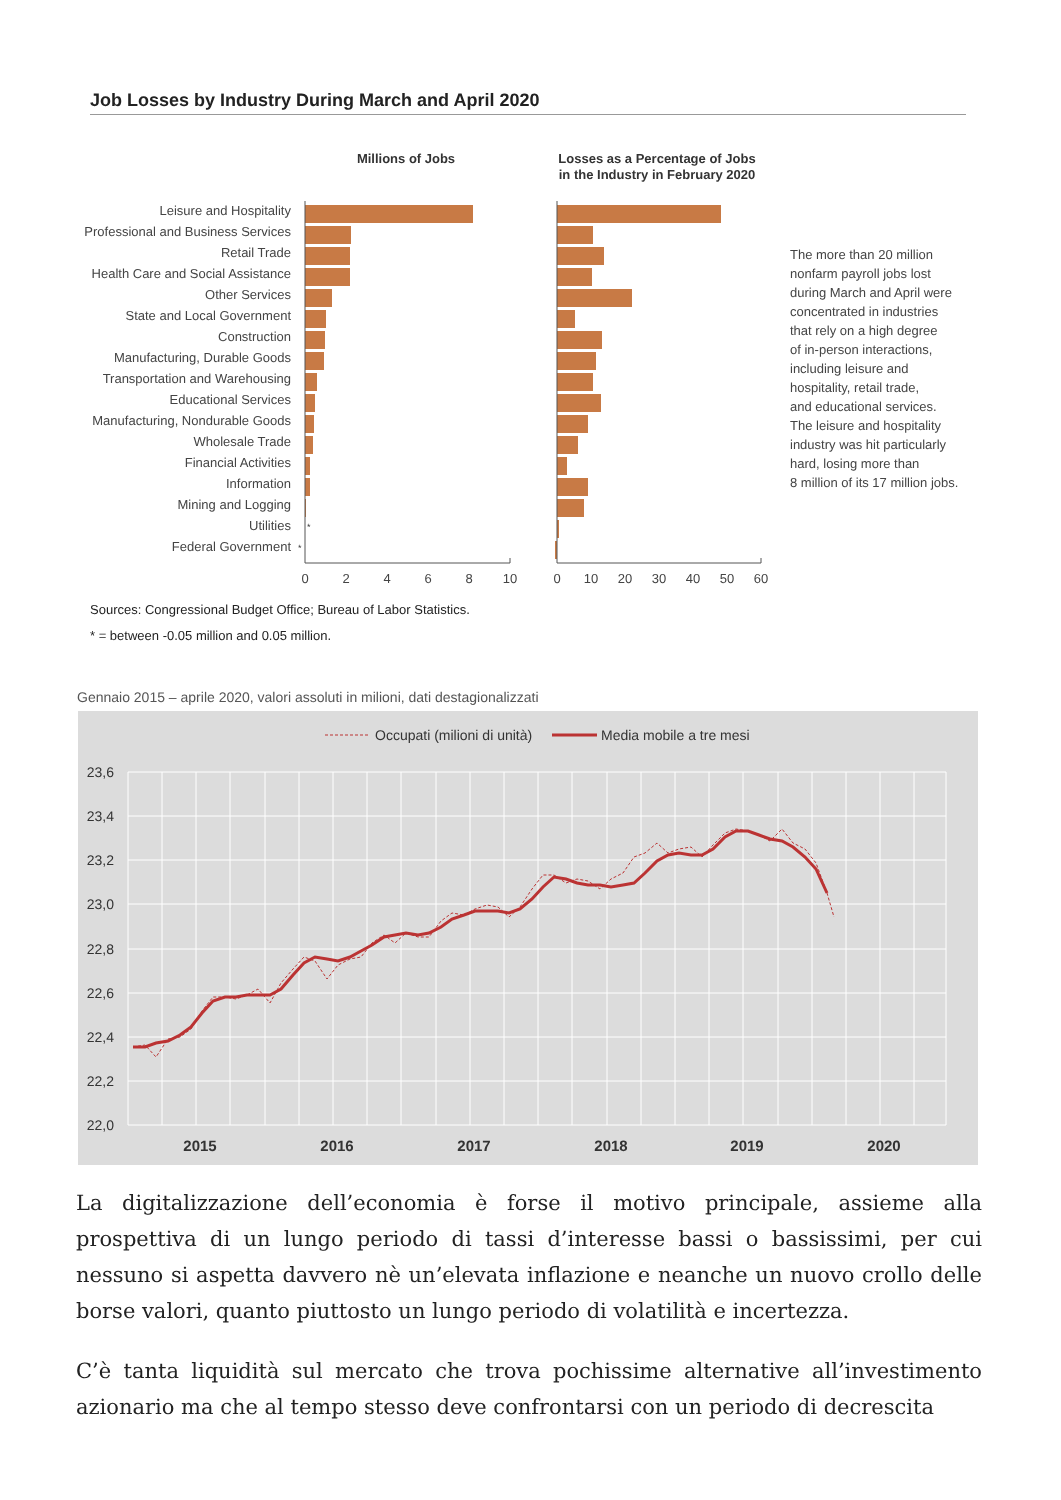Job Losses by Industry During March and April 2020
Millions of Jobs
Losses as a Percentage of Jobs
in the Industry in February 2020
Leisure and Hospitality
Professional and Business Services
Retail Trade
Health Care and Social Assistance
Other Services
State and Local Government
Construction
Manufacturing, Durable Goods
Transportation and Warehousing
Educational Services
Manufacturing, Nondurable Goods
Wholesale Trade
Financial Activities
Information
Mining and Logging
Utilities
Federal Government
*
*
0
2
4
6
8
10
0
10
20
30
40
50
60
The more than 20 million
nonfarm payroll jobs lost
during March and April were
concentrated in industries
that rely on a high degree
of in-person interactions,
including leisure and
hospitality, retail trade,
and educational services.
The leisure and hospitality
industry was hit particularly
hard, losing more than
8 million of its 17 million jobs.
Sources: Congressional Budget Office; Bureau of Labor Statistics.
* = between -0.05 million and 0.05 million.
Gennaio 2015 – aprile 2020, valori assoluti in milioni, dati destagionalizzati
Occupati (milioni di unità)
Media mobile a tre mesi
23,6
23,4
23,2
23,0
22,8
22,6
22,4
22,2
22,0
2015
2016
2017
2018
2019
2020
La digitalizzazione dell’economia è forse il motivo principale, assieme alla prospettiva di un lungo periodo di tassi d’interesse bassi o bassissimi, per cui nessuno si aspetta davvero nè un’elevata inflazione e neanche un nuovo crollo delle borse valori, quanto piuttosto un lungo periodo di volatilità e incertezza.
C’è tanta liquidità sul mercato che trova pochissime alternative all’investimento azionario ma che al tempo stesso deve confrontarsi con un periodo di decrescita